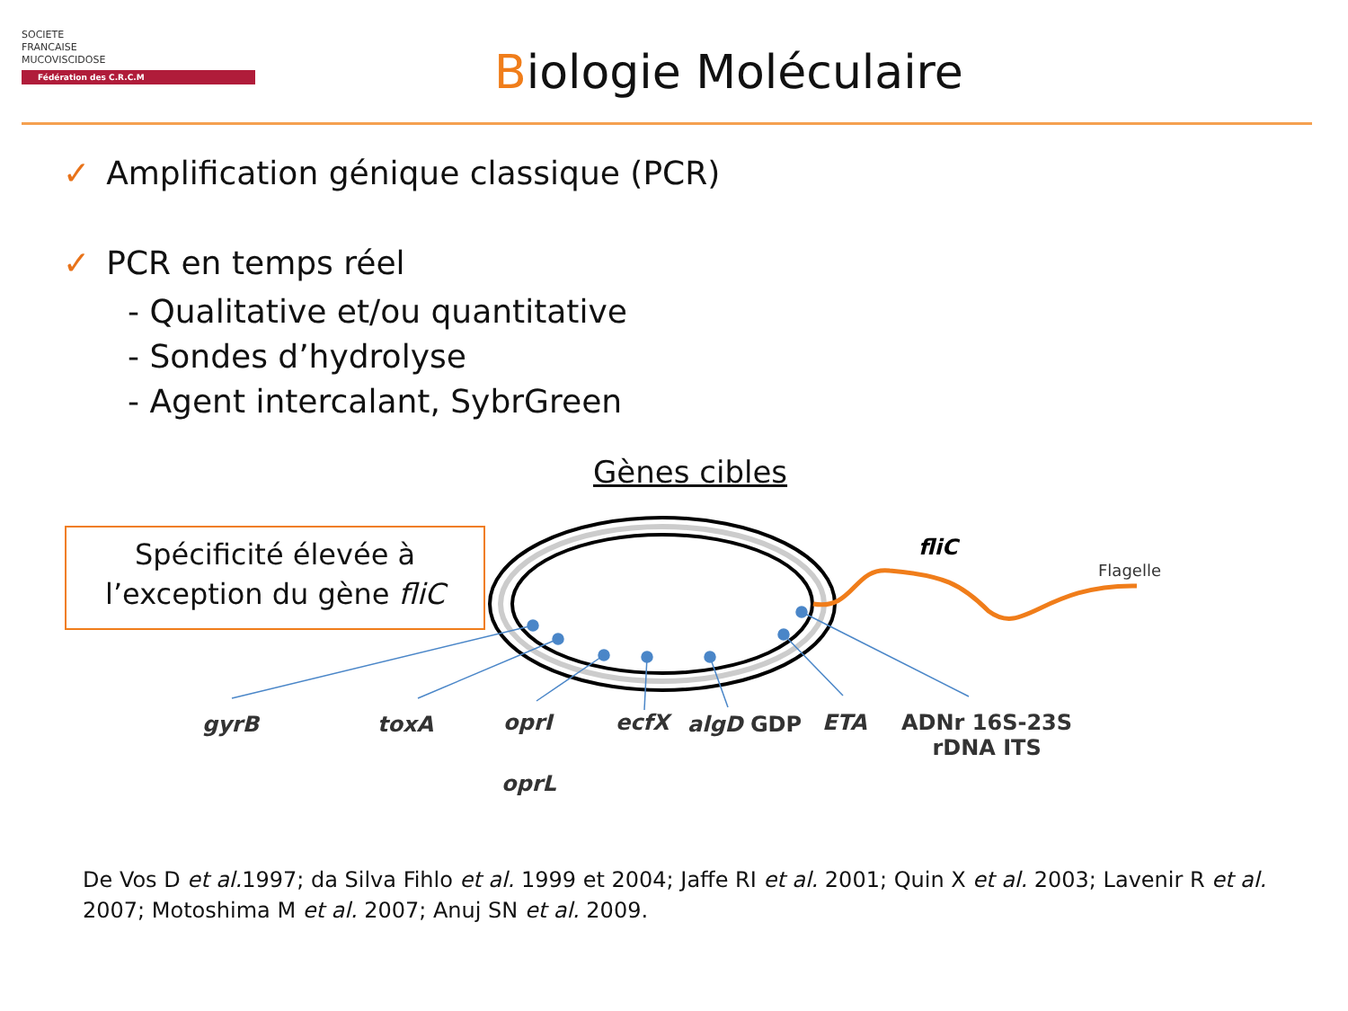SOCIETE
FRANCAISE
MUCOVISCIDOSE
Fédération des C.R.C.M
Biologie Moléculaire
✓ Amplification génique classique (PCR)
✓ PCR en temps réel
- Qualitative et/ou quantitative
- Sondes d’hydrolyse
- Agent intercalant, SybrGreen
Gènes cibles
Spécificité élevée à
l’exception du gène fliC
fliC
Flagelle
gyrB toxA oprI ecfX algD GDP ETA
ADNr 16S-23S
rDNA ITS
oprL
De Vos D et al. 1997; da Silva Fihlo et al. 1999 et 2004; Jaffe RI et al. 2001; Quin X et al. 2003; Lavenir R et al. 2007; Motoshima M et al. 2007; Anuj SN et al. 2009.